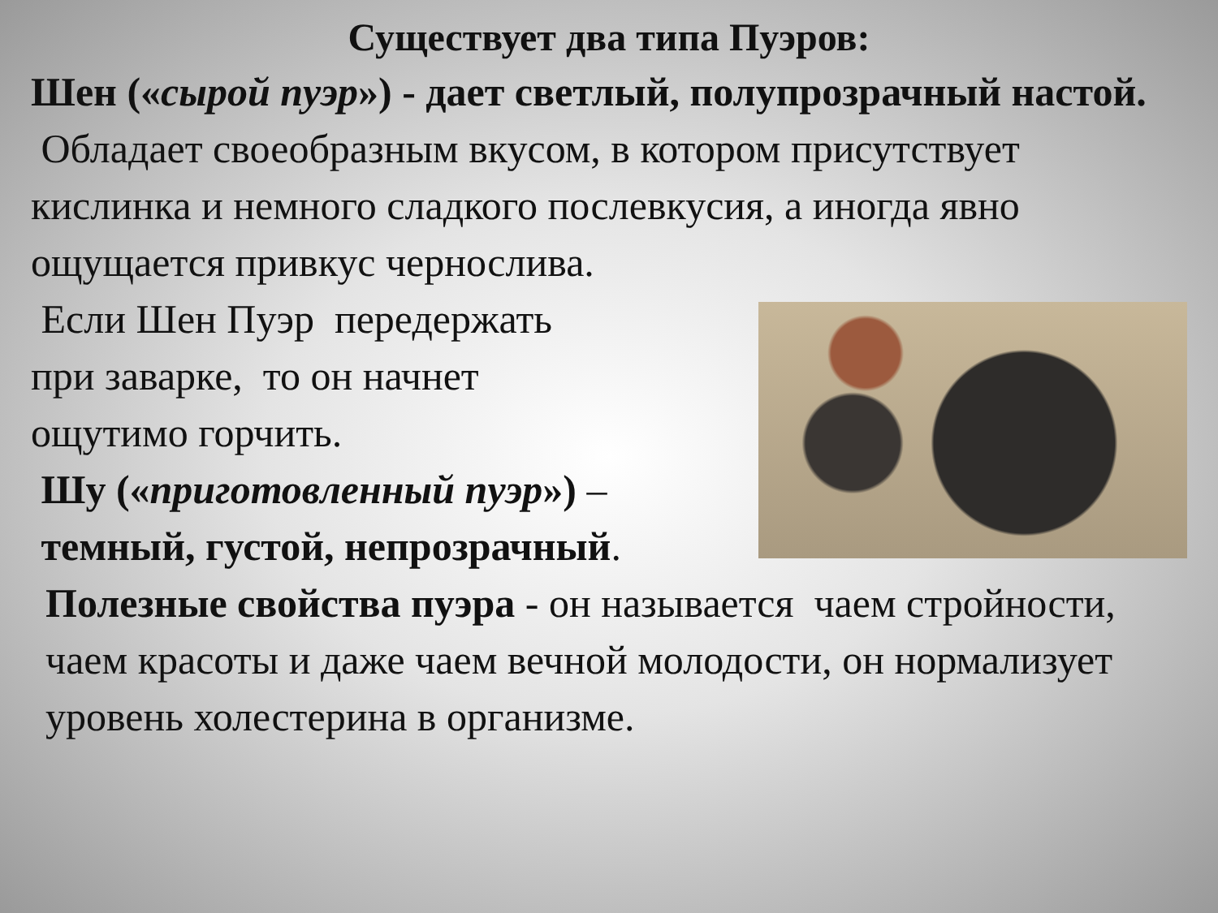Существует два типа Пуэров:
Шен («сырой пуэр») - дает светлый, полупрозрачный настой.
Обладает своеобразным вкусом, в котором присутствует кислинка и немного сладкого послевкусия, а иногда явно ощущается привкус чернослива.
Если Шен Пуэр передержать
при заварке, то он начнет
ощутимо горчить.
Шу («приготовленный пуэр») –
темный, густой, непрозрачный.
Полезные свойства пуэра - он называется чаем стройности, чаем красоты и даже чаем вечной молодости, он нормализует уровень холестерина в организме.